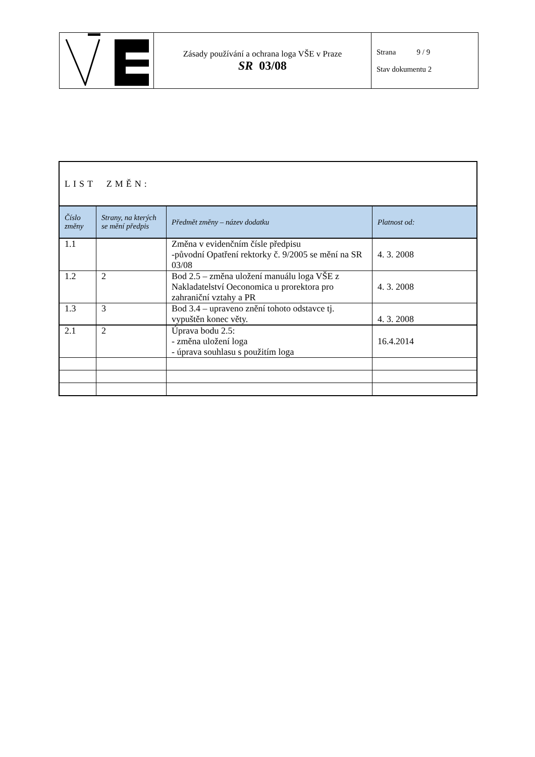| | Zásady používání a ochrana loga VŠE v Praze SR 03/08 | Strana 9 / 9 Stav dokumentu 2 |
| LIST ZMĚN: | | | |
| Číslo změny | Strany, na kterých se mění předpis | Předmět změny – název dodatku | Platnost od: |
| 1.1 | | Změna v evidenčním čísle předpisu -původní Opatření rektorky č. 9/2005 se mění na SR 03/08 | 4. 3. 2008 |
| 1.2 | 2 | Bod 2.5 – změna uložení manuálu loga VŠE z Nakladatelství Oeconomica u prorektora pro zahraniční vztahy a PR | 4. 3. 2008 |
| 1.3 | 3 | Bod 3.4 – upraveno znění tohoto odstavce tj. vypuštěn konec věty. | 4. 3. 2008 |
| 2.1 | 2 | Úprava bodu 2.5: - změna uložení loga - úprava souhlasu s použitím loga | 16.4.2014 |